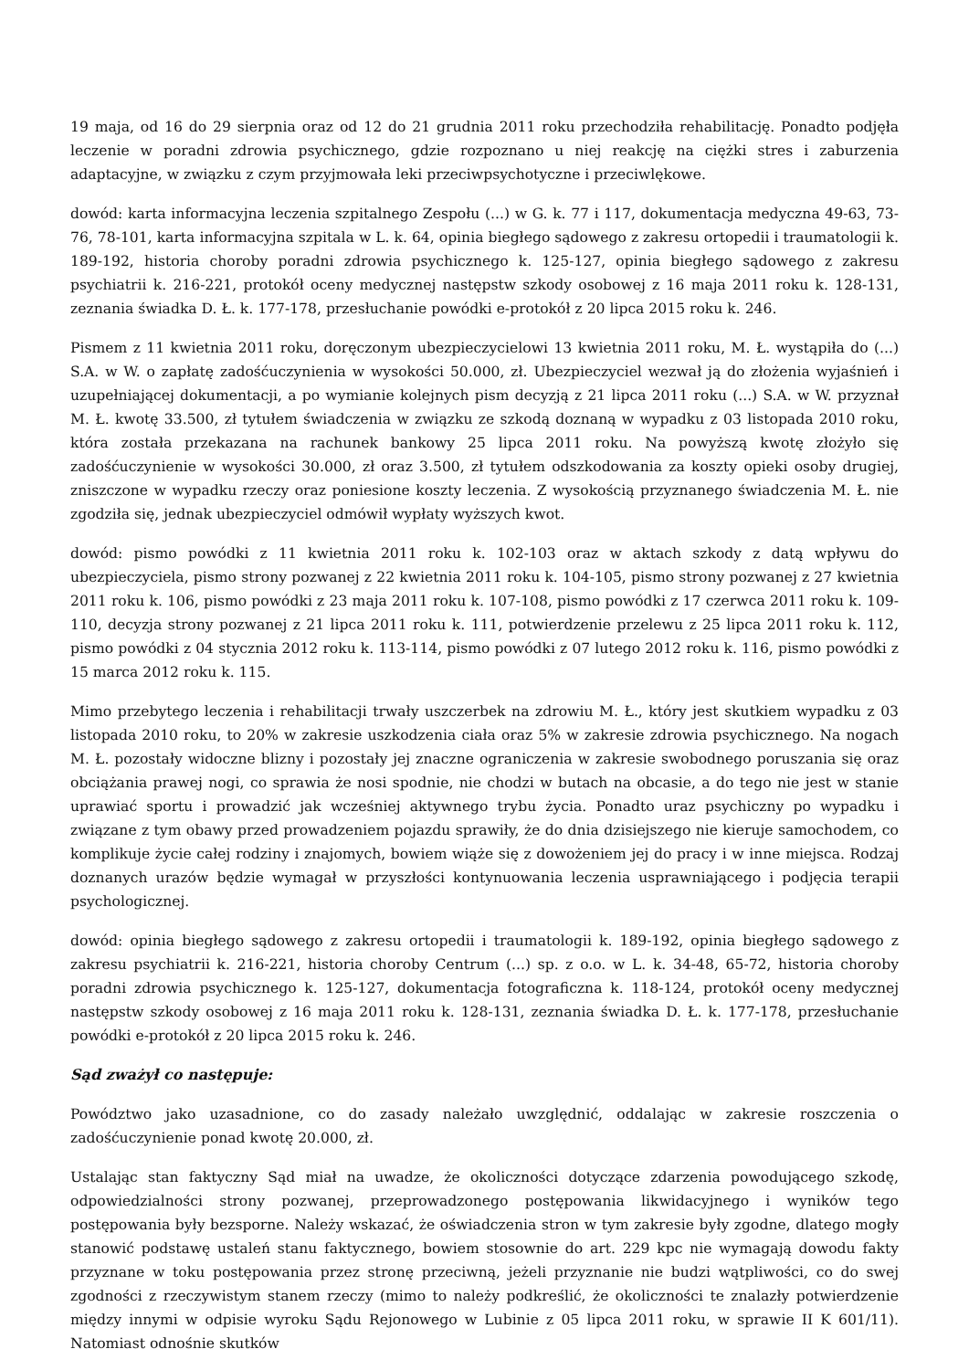19 maja, od 16 do 29 sierpnia oraz od 12 do 21 grudnia 2011 roku przechodziła rehabilitację. Ponadto podjęła leczenie w poradni zdrowia psychicznego, gdzie rozpoznano u niej reakcję na ciężki stres i zaburzenia adaptacyjne, w związku z czym przyjmowała leki przeciwpsychotyczne i przeciwlękowe.
dowód: karta informacyjna leczenia szpitalnego Zespołu (...) w G. k. 77 i 117, dokumentacja medyczna 49-63, 73-76, 78-101, karta informacyjna szpitala w L. k. 64, opinia biegłego sądowego z zakresu ortopedii i traumatologii k. 189-192, historia choroby poradni zdrowia psychicznego k. 125-127, opinia biegłego sądowego z zakresu psychiatrii k. 216-221, protokół oceny medycznej następstw szkody osobowej z 16 maja 2011 roku k. 128-131, zeznania świadka D. Ł. k. 177-178, przesłuchanie powódki e-protokół z 20 lipca 2015 roku k. 246.
Pismem z 11 kwietnia 2011 roku, doręczonym ubezpieczycielowi 13 kwietnia 2011 roku, M. Ł. wystąpiła do (...) S.A. w W. o zapłatę zadośćuczynienia w wysokości 50.000, zł. Ubezpieczyciel wezwał ją do złożenia wyjaśnień i uzupełniającej dokumentacji, a po wymianie kolejnych pism decyzją z 21 lipca 2011 roku (...) S.A. w W. przyznał M. Ł. kwotę 33.500, zł tytułem świadczenia w związku ze szkodą doznaną w wypadku z 03 listopada 2010 roku, która została przekazana na rachunek bankowy 25 lipca 2011 roku. Na powyższą kwotę złożyło się zadośćuczynienie w wysokości 30.000, zł oraz 3.500, zł tytułem odszkodowania za koszty opieki osoby drugiej, zniszczone w wypadku rzeczy oraz poniesione koszty leczenia. Z wysokością przyznanego świadczenia M. Ł. nie zgodziła się, jednak ubezpieczyciel odmówił wypłaty wyższych kwot.
dowód: pismo powódki z 11 kwietnia 2011 roku k. 102-103 oraz w aktach szkody z datą wpływu do ubezpieczyciela, pismo strony pozwanej z 22 kwietnia 2011 roku k. 104-105, pismo strony pozwanej z 27 kwietnia 2011 roku k. 106, pismo powódki z 23 maja 2011 roku k. 107-108, pismo powódki z 17 czerwca 2011 roku k. 109-110, decyzja strony pozwanej z 21 lipca 2011 roku k. 111, potwierdzenie przelewu z 25 lipca 2011 roku k. 112, pismo powódki z 04 stycznia 2012 roku k. 113-114, pismo powódki z 07 lutego 2012 roku k. 116, pismo powódki z 15 marca 2012 roku k. 115.
Mimo przebytego leczenia i rehabilitacji trwały uszczerbek na zdrowiu M. Ł., który jest skutkiem wypadku z 03 listopada 2010 roku, to 20% w zakresie uszkodzenia ciała oraz 5% w zakresie zdrowia psychicznego. Na nogach M. Ł. pozostały widoczne blizny i pozostały jej znaczne ograniczenia w zakresie swobodnego poruszania się oraz obciążania prawej nogi, co sprawia że nosi spodnie, nie chodzi w butach na obcasie, a do tego nie jest w stanie uprawiać sportu i prowadzić jak wcześniej aktywnego trybu życia. Ponadto uraz psychiczny po wypadku i związane z tym obawy przed prowadzeniem pojazdu sprawiły, że do dnia dzisiejszego nie kieruje samochodem, co komplikuje życie całej rodziny i znajomych, bowiem wiąże się z dowożeniem jej do pracy i w inne miejsca. Rodzaj doznanych urazów będzie wymagał w przyszłości kontynuowania leczenia usprawniającego i podjęcia terapii psychologicznej.
dowód: opinia biegłego sądowego z zakresu ortopedii i traumatologii k. 189-192, opinia biegłego sądowego z zakresu psychiatrii k. 216-221, historia choroby Centrum (...) sp. z o.o. w L. k. 34-48, 65-72, historia choroby poradni zdrowia psychicznego k. 125-127, dokumentacja fotograficzna k. 118-124, protokół oceny medycznej następstw szkody osobowej z 16 maja 2011 roku k. 128-131, zeznania świadka D. Ł. k. 177-178, przesłuchanie powódki e-protokół z 20 lipca 2015 roku k. 246.
Sąd zważył co następuje:
Powództwo jako uzasadnione, co do zasady należało uwzględnić, oddalając w zakresie roszczenia o zadośćuczynienie ponad kwotę 20.000, zł.
Ustalając stan faktyczny Sąd miał na uwadze, że okoliczności dotyczące zdarzenia powodującego szkodę, odpowiedzialności strony pozwanej, przeprowadzonego postępowania likwidacyjnego i wyników tego postępowania były bezsporne. Należy wskazać, że oświadczenia stron w tym zakresie były zgodne, dlatego mogły stanowić podstawę ustaleń stanu faktycznego, bowiem stosownie do art. 229 kpc nie wymagają dowodu fakty przyznane w toku postępowania przez stronę przeciwną, jeżeli przyznanie nie budzi wątpliwości, co do swej zgodności z rzeczywistym stanem rzeczy (mimo to należy podkreślić, że okoliczności te znalazły potwierdzenie między innymi w odpisie wyroku Sądu Rejonowego w Lubinie z 05 lipca 2011 roku, w sprawie II K 601/11). Natomiast odnośnie skutków